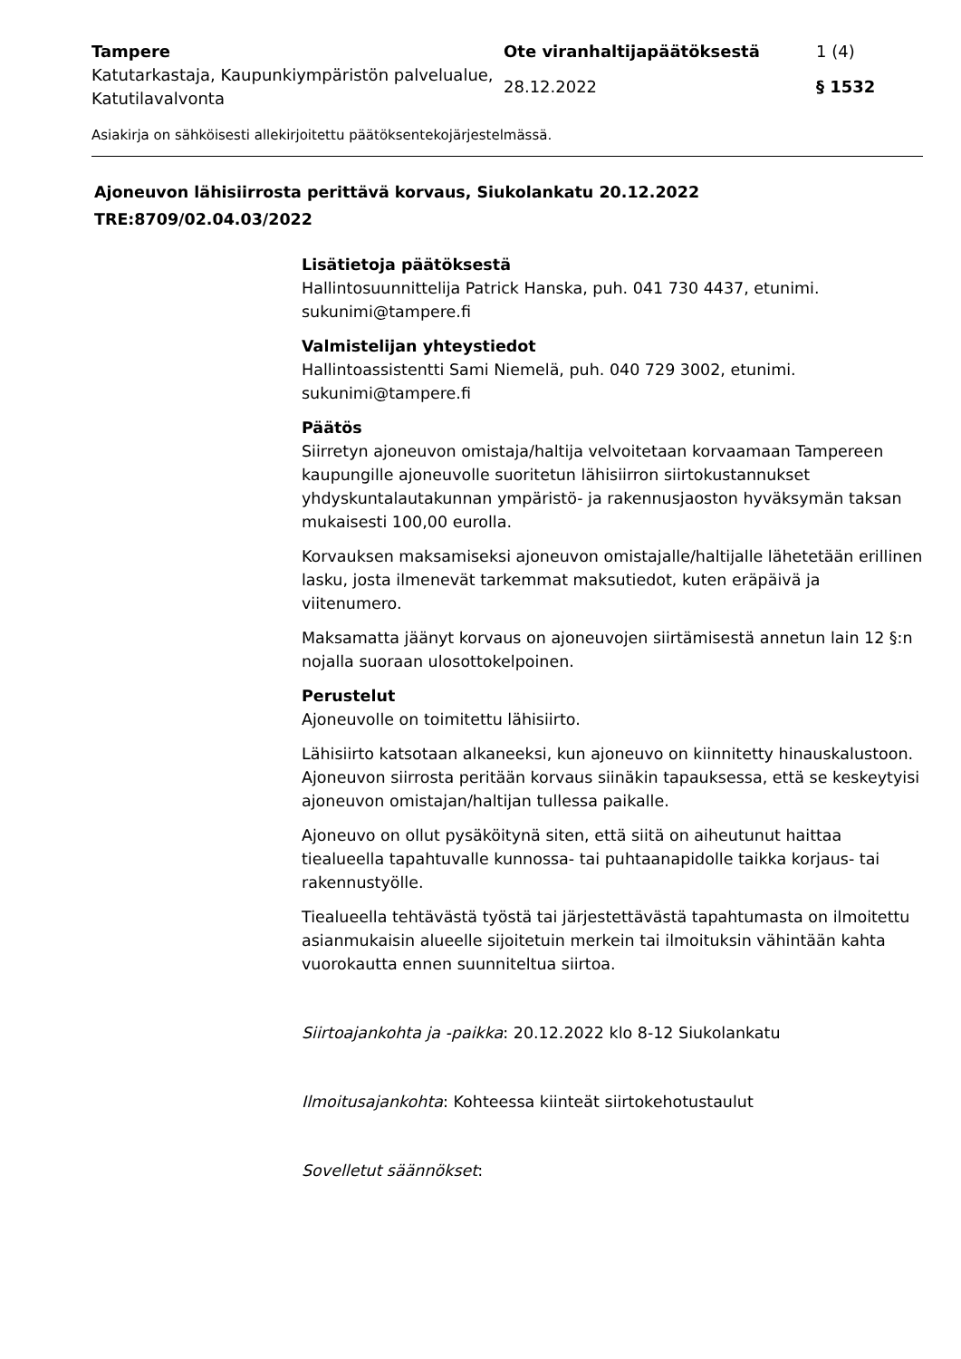Tampere
Ote viranhaltijapäätöksestä
1 (4)
Katutarkastaja, Kaupunkiympäristön palvelualue, Katutilavalvonta
28.12.2022
§ 1532
Asiakirja on sähköisesti allekirjoitettu päätöksentekojärjestelmässä.
Ajoneuvon lähisiirrosta perittävä korvaus, Siukolankatu 20.12.2022
TRE:8709/02.04.03/2022
Lisätietoja päätöksestä
Hallintosuunnittelija Patrick Hanska, puh. 041 730 4437, etunimi.
sukunimi@tampere.fi
Valmistelijan yhteystiedot
Hallintoassistentti Sami Niemelä, puh. 040 729 3002, etunimi.
sukunimi@tampere.fi
Päätös
Siirretyn ajoneuvon omistaja/haltija velvoitetaan korvaamaan Tampereen kaupungille ajoneuvolle suoritetun lähisiirron siirtokustannukset yhdyskuntalautakunnan ympäristö- ja rakennusjaoston hyväksymän taksan mukaisesti 100,00 eurolla.
Korvauksen maksamiseksi ajoneuvon omistajalle/haltijalle lähetetään erillinen lasku, josta ilmenevät tarkemmat maksutiedot, kuten eräpäivä ja viitenumero.
Maksamatta jäänyt korvaus on ajoneuvojen siirtämisestä annetun lain 12 §:n nojalla suoraan ulosottokelpoinen.
Perustelut
Ajoneuvolle on toimitettu lähisiirto.
Lähisiirto katsotaan alkaneeksi, kun ajoneuvo on kiinnitetty hinauskalustoon. Ajoneuvon siirrosta peritään korvaus siinäkin tapauksessa, että se keskeytyisi ajoneuvon omistajan/haltijan tullessa paikalle.
Ajoneuvo on ollut pysäköitynä siten, että siitä on aiheutunut haittaa tiealueella tapahtuvalle kunnossa- tai puhtaanapidolle taikka korjaus- tai rakennustyölle.
Tiealueella tehtävästä työstä tai järjestettävästä tapahtumasta on ilmoitettu asianmukaisin alueelle sijoitetuin merkein tai ilmoituksin vähintään kahta vuorokautta ennen suunniteltua siirtoa.
Siirtoajankohta ja -paikka: 20.12.2022 klo 8-12 Siukolankatu
Ilmoitusajankohta: Kohteessa kiinteät siirtokehotustaulut
Sovelletut säännökset: